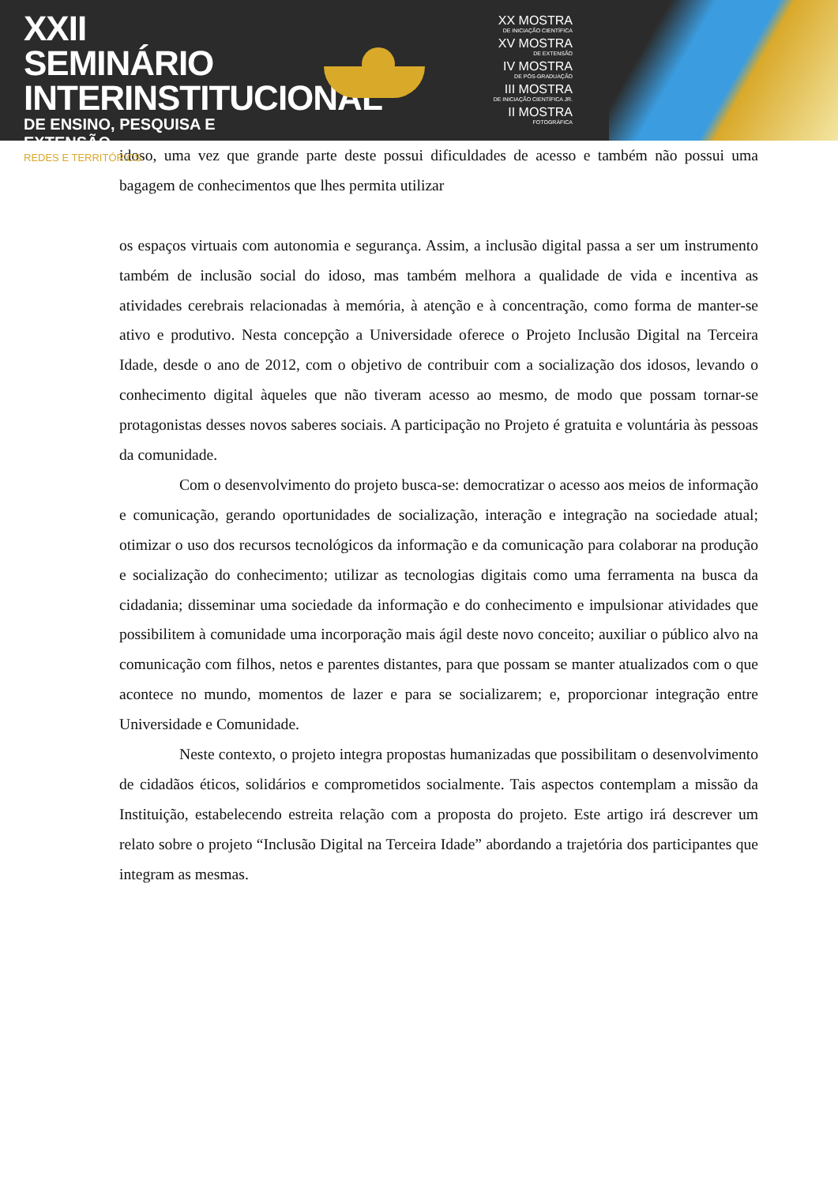XXII SEMINÁRIO
INTERINSTITUCIONAL
DE ENSINO, PESQUISA E EXTENSÃO
REDES E TERRITÓRIOS
XX MOSTRA
DE INICIAÇÃO CIENTÍFICA
XV MOSTRA
DE EXTENSÃO
IV MOSTRA
DE PÓS-GRADUAÇÃO
III MOSTRA
DE INICIAÇÃO CIENTÍFICA JR.
II MOSTRA
FOTOGRÁFICA
idoso, uma vez que grande parte deste possui dificuldades de acesso e também não possui uma bagagem de conhecimentos que lhes permita utilizar
os espaços virtuais com autonomia e segurança. Assim, a inclusão digital passa a ser um instrumento também de inclusão social do idoso, mas também melhora a qualidade de vida e incentiva as atividades cerebrais relacionadas à memória, à atenção e à concentração, como forma de manter-se ativo e produtivo. Nesta concepção a Universidade oferece o Projeto Inclusão Digital na Terceira Idade, desde o ano de 2012, com o objetivo de contribuir com a socialização dos idosos, levando o conhecimento digital àqueles que não tiveram acesso ao mesmo, de modo que possam tornar-se protagonistas desses novos saberes sociais. A participação no Projeto é gratuita e voluntária às pessoas da comunidade.
Com o desenvolvimento do projeto busca-se: democratizar o acesso aos meios de informação e comunicação, gerando oportunidades de socialização, interação e integração na sociedade atual; otimizar o uso dos recursos tecnológicos da informação e da comunicação para colaborar na produção e socialização do conhecimento; utilizar as tecnologias digitais como uma ferramenta na busca da cidadania; disseminar uma sociedade da informação e do conhecimento e impulsionar atividades que possibilitem à comunidade uma incorporação mais ágil deste novo conceito; auxiliar o público alvo na comunicação com filhos, netos e parentes distantes, para que possam se manter atualizados com o que acontece no mundo, momentos de lazer e para se socializarem; e, proporcionar integração entre Universidade e Comunidade.
Neste contexto, o projeto integra propostas humanizadas que possibilitam o desenvolvimento de cidadãos éticos, solidários e comprometidos socialmente. Tais aspectos contemplam a missão da Instituição, estabelecendo estreita relação com a proposta do projeto. Este artigo irá descrever um relato sobre o projeto “Inclusão Digital na Terceira Idade” abordando a trajetória dos participantes que integram as mesmas.